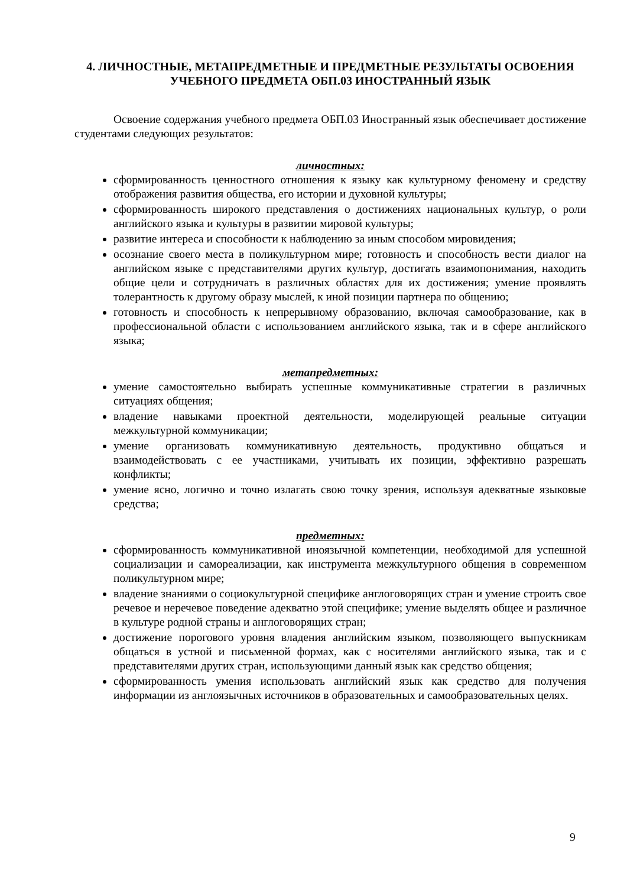4. ЛИЧНОСТНЫЕ, МЕТАПРЕДМЕТНЫЕ И ПРЕДМЕТНЫЕ РЕЗУЛЬТАТЫ ОСВОЕНИЯ УЧЕБНОГО ПРЕДМЕТА ОБП.03 ИНОСТРАННЫЙ ЯЗЫК
Освоение содержания учебного предмета ОБП.03 Иностранный язык обеспечивает достижение студентами следующих результатов:
личностных:
сформированность ценностного отношения к языку как культурному феномену и средству отображения развития общества, его истории и духовной культуры;
сформированность широкого представления о достижениях национальных культур, о роли английского языка и культуры в развитии мировой культуры;
развитие интереса и способности к наблюдению за иным способом мировидения;
осознание своего места в поликультурном мире; готовность и способность вести диалог на английском языке с представителями других культур, достигать взаимопонимания, находить общие цели и сотрудничать в различных областях для их достижения; умение проявлять толерантность к другому образу мыслей, к иной позиции партнера по общению;
готовность и способность к непрерывному образованию, включая самообразование, как в профессиональной области с использованием английского языка, так и в сфере английского языка;
метапредметных:
умение самостоятельно выбирать успешные коммуникативные стратегии в различных ситуациях общения;
владение навыками проектной деятельности, моделирующей реальные ситуации межкультурной коммуникации;
умение организовать коммуникативную деятельность, продуктивно общаться и взаимодействовать с ее участниками, учитывать их позиции, эффективно разрешать конфликты;
умение ясно, логично и точно излагать свою точку зрения, используя адекватные языковые средства;
предметных:
сформированность коммуникативной иноязычной компетенции, необходимой для успешной социализации и самореализации, как инструмента межкультурного общения в современном поликультурном мире;
владение знаниями о социокультурной специфике англоговорящих стран и умение строить свое речевое и неречевое поведение адекватно этой специфике; умение выделять общее и различное в культуре родной страны и англоговорящих стран;
достижение порогового уровня владения английским языком, позволяющего выпускникам общаться в устной и письменной формах, как с носителями английского языка, так и с представителями других стран, использующими данный язык как средство общения;
сформированность умения использовать английский язык как средство для получения информации из англоязычных источников в образовательных и самообразовательных целях.
9